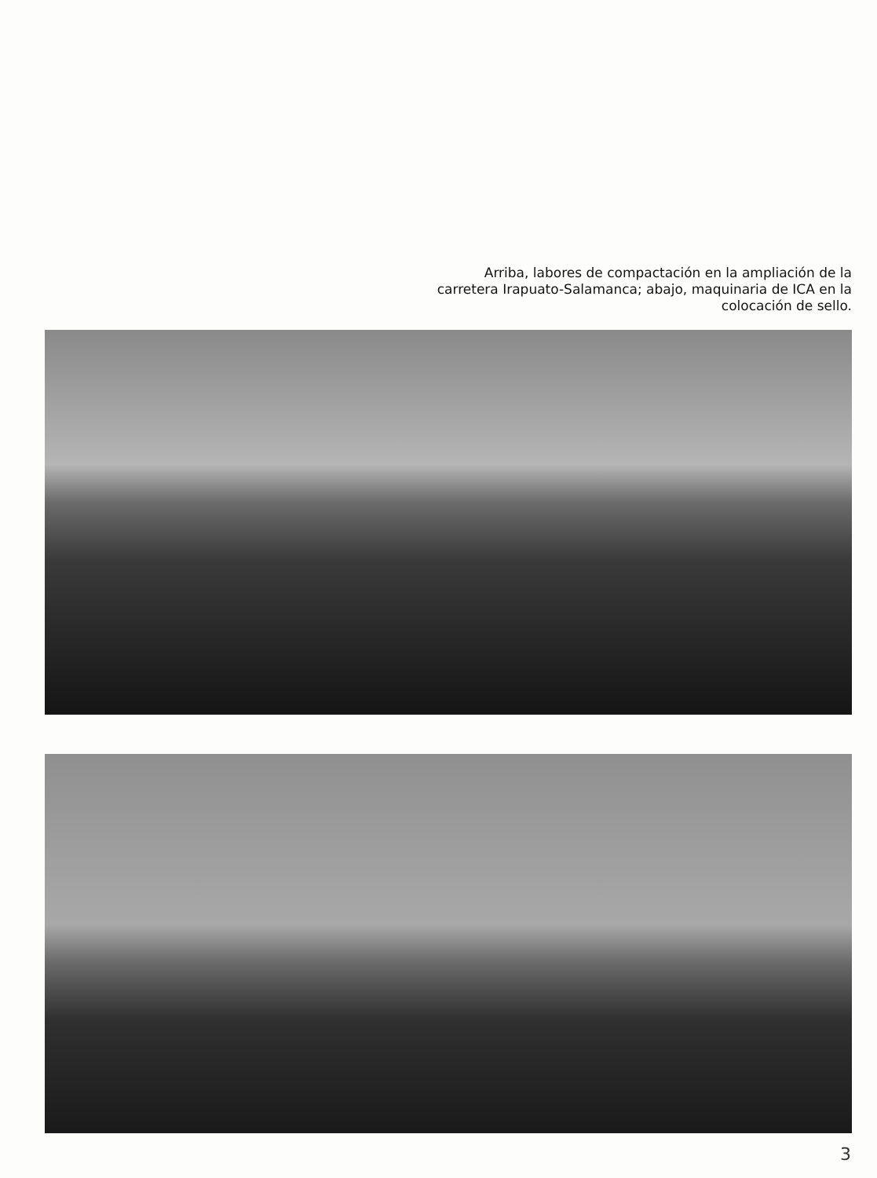Arriba, labores de compactación en la ampliación de la carretera Irapuato-Salamanca; abajo, maquinaria de ICA en la colocación de sello.
3